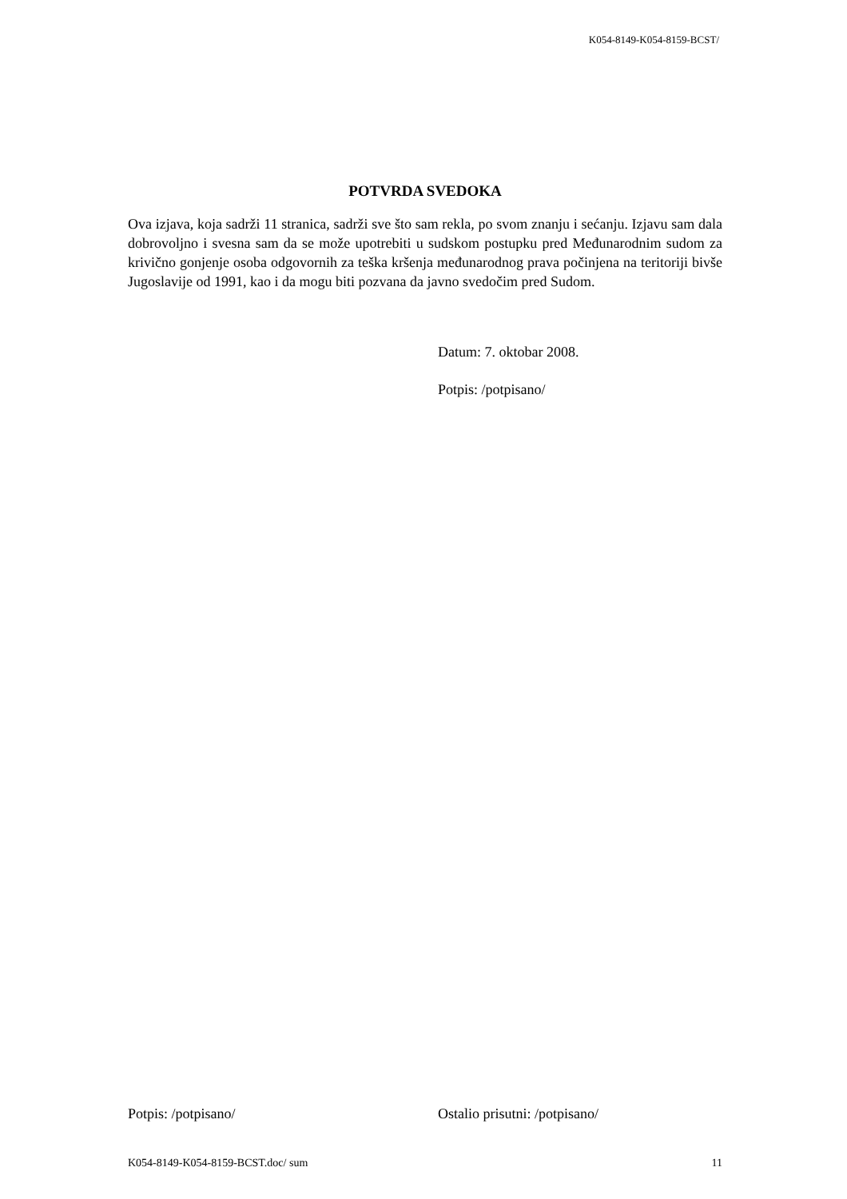K054-8149-K054-8159-BCST/
POTVRDA SVEDOKA
Ova izjava, koja sadrži 11 stranica, sadrži sve što sam rekla, po svom znanju i sećanju. Izjavu sam dala dobrovoljno i svesna sam da se može upotrebiti u sudskom postupku pred Međunarodnim sudom za krivično gonjenje osoba odgovornih za teška kršenja međunarodnog prava počinjena na teritoriji bivše Jugoslavije od 1991, kao i da mogu biti pozvana da javno svedočim pred Sudom.
Datum: 7. oktobar 2008.
Potpis: /potpisano/
Potpis: /potpisano/ Ostalio prisutni: /potpisano/
K054-8149-K054-8159-BCST.doc/ sum 11